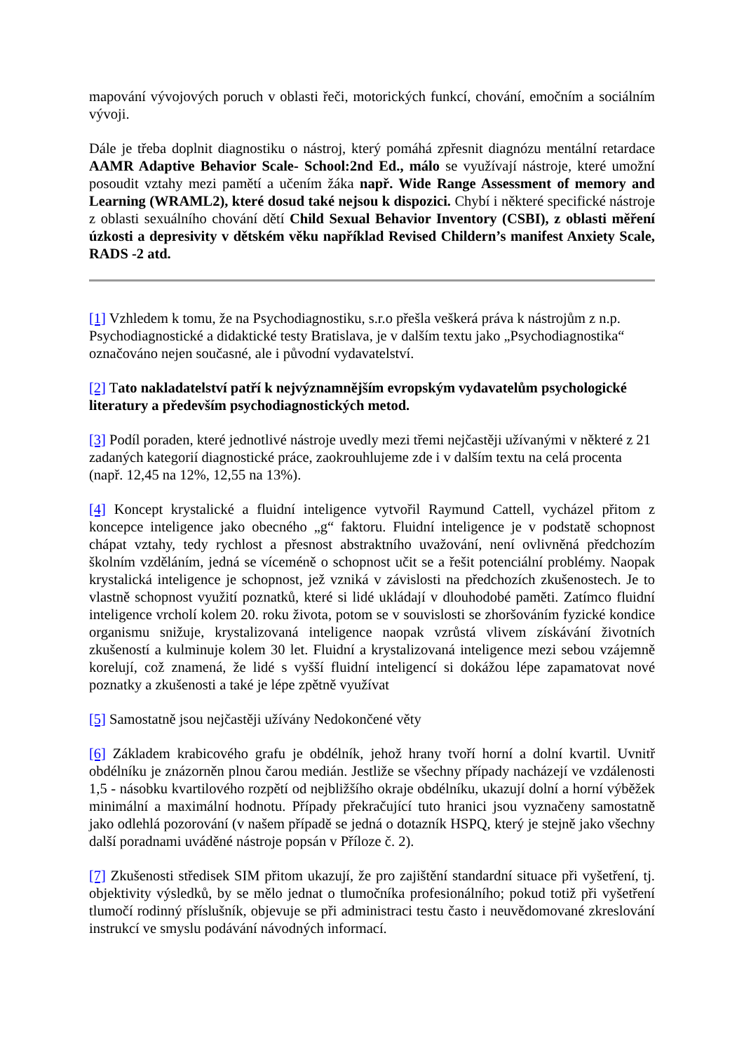mapování vývojových poruch v oblasti řeči, motorických funkcí, chování, emočním a sociálním vývoji.
Dále je třeba doplnit diagnostiku o nástroj, který pomáhá zpřesnit diagnózu mentální retardace AAMR Adaptive Behavior Scale- School:2nd Ed., málo se využívají nástroje, které umožní posoudit vztahy mezi pamětí a učením žáka např. Wide Range Assessment of memory and Learning (WRAML2), které dosud také nejsou k dispozici. Chybí i některé specifické nástroje z oblasti sexuálního chování dětí Child Sexual Behavior Inventory (CSBI), z oblasti měření úzkosti a depresivity v dětském věku například Revised Childern’s manifest Anxiety Scale, RADS -2 atd.
[1] Vzhledem k tomu, že na Psychodiagnostiku, s.r.o přešla veškerá práva k nástrojům z n.p. Psychodiagnostické a didaktické testy Bratislava, je v dalším textu jako „Psychodiagnostika“ označováno nejen současné, ale i původní vydavatelství.
[2] Tato nakladatelství patří k nejvýznamnějším evropským vydavatelům psychologické literatury a především psychodiagnostických metod.
[3] Podíl poraden, které jednotlivé nástroje uvedly mezi třemi nejčastěji užívanými v některé z 21 zadaných kategorií diagnostické práce, zaokrouhlujeme zde i v dalším textu na celá procenta (např. 12,45 na 12%, 12,55 na 13%).
[4] Koncept krystalické a fluidní inteligence vytvořil Raymund Cattell, vycházel přitom z koncepce inteligence jako obecného „g“ faktoru. Fluidní inteligence je v podstatě schopnost chápat vztahy, tedy rychlost a přesnost abstraktního uvažování, není ovlivněná předchozím školním vzděláním, jedná se víceméně o schopnost učit se a řešit potenciální problémy. Naopak krystalická inteligence je schopnost, jež vzniká v závislosti na předchozích zkušenostech. Je to vlastně schopnost využití poznatků, které si lidé ukládají v dlouhodobé paměti. Zatímco fluidní inteligence vrcholí kolem 20. roku života, potom se v souvislosti se zhoršováním fyzické kondice organismu snižuje, krystalizovaná inteligence naopak vzrůstá vlivem získávání životních zkušeností a kulminuje kolem 30 let. Fluidní a krystalizovaná inteligence mezi sebou vzájemně korelují, což znamená, že lidé s vyšší fluidní inteligencí si dokážou lépe zapamatovat nové poznatky a zkušenosti a také je lépe zpětně využívat
[5] Samostatně jsou nejčastěji užívány Nedokončené věty
[6] Základem krabicového grafu je obdélník, jehož hrany tvoří horní a dolní kvartil. Uvnitř obdélníku je znázorněn plnou čarou medián. Jestliže se všechny případy nacházejí ve vzdálenosti 1,5 - násobku kvartilového rozpětí od nejbližšího okraje obdélníku, ukazují dolní a horní výběžek minimální a maximální hodnotu. Případy překračující tuto hranici jsou vyznačeny samostatně jako odlehlá pozorování (v našem případě se jedná o dotazník HSPQ, který je stejně jako všechny další poradnami uváděné nástroje popsán v Příloze č. 2).
[7] Zkušenosti středisek SIM přitom ukazují, že pro zajištění standardní situace při vyšetření, tj. objektivity výsledků, by se mělo jednat o tlumočníka profesionálního; pokud totiž při vyšetření tlumočí rodinný příslušník, objevuje se při administraci testu často i neuvědomované zkreslování instrukcí ve smyslu podávání návodných informací.